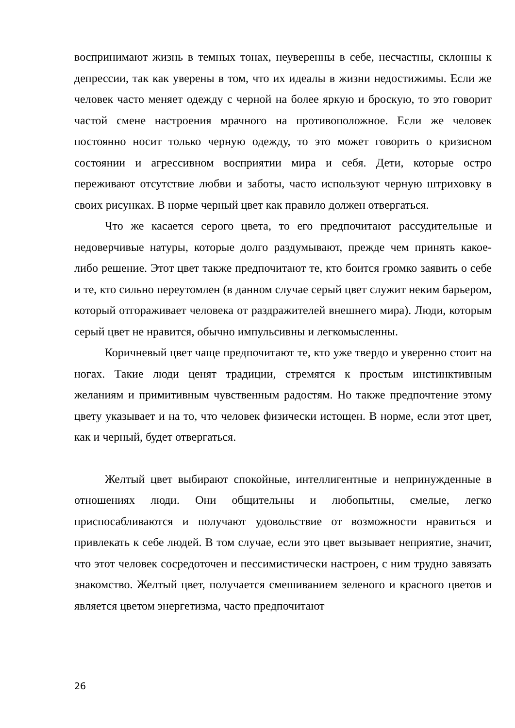воспринимают жизнь в темных тонах, неуверенны в себе, несчастны, склонны к депрессии, так как уверены в том, что их идеалы в жизни недостижимы. Если же человек часто меняет одежду с черной на более яркую и броскую, то это говорит частой смене настроения мрачного на противоположное. Если же человек постоянно носит только черную одежду, то это может говорить о кризисном состоянии и агрессивном восприятии мира и себя. Дети, которые остро переживают отсутствие любви и заботы, часто используют черную штриховку в своих рисунках. В норме черный цвет как правило должен отвергаться.
Что же касается серого цвета, то его предпочитают рассудительные и недоверчивые натуры, которые долго раздумывают, прежде чем принять какое-либо решение. Этот цвет также предпочитают те, кто боится громко заявить о себе и те, кто сильно переутомлен (в данном случае серый цвет служит неким барьером, который отгораживает человека от раздражителей внешнего мира). Люди, которым серый цвет не нравится, обычно импульсивны и легкомысленны.
Коричневый цвет чаще предпочитают те, кто уже твердо и уверенно стоит на ногах. Такие люди ценят традиции, стремятся к простым инстинктивным желаниям и примитивным чувственным радостям. Но также предпочтение этому цвету указывает и на то, что человек физически истощен. В норме, если этот цвет, как и черный, будет отвергаться.
Желтый цвет выбирают спокойные, интеллигентные и непринужденные в отношениях люди. Они общительны и любопытны, смелые, легко приспосабливаются и получают удовольствие от возможности нравиться и привлекать к себе людей. В том случае, если это цвет вызывает неприятие, значит, что этот человек сосредоточен и пессимистически настроен, с ним трудно завязать знакомство. Желтый цвет, получается смешиванием зеленого и красного цветов и является цветом энергетизма, часто предпочитают
26